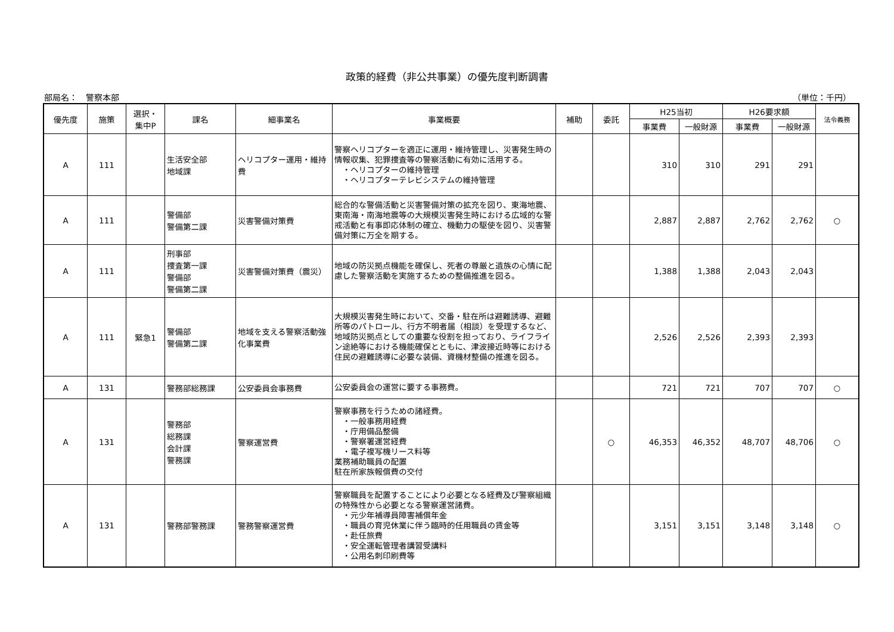政策的経費（非公共事業）の優先度判断調書
部局名：　警察本部 （単位：千円）
| 優先度 | 施策 | 選択・ 集中P | 課名 | 細事業名 | 事業概要 | 補助 | 委託 | H25当初 | | H26要求額 | | 法令義務 |
| --- | --- | --- | --- | --- | --- | --- | --- | --- | --- | --- | --- | --- |
| | | | | | | | | 事業費 | 一般財源 | 事業費 | 一般財源 | |
| A | 111 | | 生活安全部 地域課 | ヘリコプター運用・維持費 | 警察ヘリコプターを適正に運用・維持管理し、災害発生時の情報収集、犯罪捜査等の警察活動に有効に活用する。 ・ヘリコプターの維持管理 ・ヘリコプターテレビシステムの維持管理 | | | 310 | 310 | 291 | 291 | |
| A | 111 | | 警備部 警備第二課 | 災害警備対策費 | 総合的な警備活動と災害警備対策の拡充を図り、東海地震、東南海・南海地震等の大規模災害発生時における広域的な警戒活動と有事即応体制の確立、機動力の駆使を図り、災害警備対策に万全を期する。 | | | 2,887 | 2,887 | 2,762 | 2,762 | ○ |
| A | 111 | | 刑事部 捜査第一課 警備部 警備第二課 | 災害警備対策費（震災） | 地域の防災拠点機能を確保し、死者の尊厳と遺族の心情に配慮した警察活動を実施するための整備推進を図る。 | | | 1,388 | 1,388 | 2,043 | 2,043 | |
| A | 111 | 緊急1 | 警備部 警備第二課 | 地域を支える警察活動強化事業費 | 大規模災害発生時において、交番・駐在所は避難誘導、避難所等のパトロール、行方不明者届（相談）を受理するなど、地域防災拠点としての重要な役割を担っており、ライフライン途絶等における機能確保とともに、津波接近時等における住民の避難誘導に必要な装備、資機材整備の推進を図る。 | | | 2,526 | 2,526 | 2,393 | 2,393 | |
| A | 131 | | 警務部総務課 | 公安委員会事務費 | 公安委員会の運営に要する事務費。 | | | 721 | 721 | 707 | 707 | ○ |
| A | 131 | | 警務部 総務課 会計課 警務課 | 警察運営費 | 警察事務を行うための諸経費。 ・一般事務用経費 ・庁用備品整備 ・警察署運営経費 ・電子複写機リース料等 業務補助職員の配置 駐在所家族報償費の交付 | | ○ | 46,353 | 46,352 | 48,707 | 48,706 | ○ |
| A | 131 | | 警務部警務課 | 警務警察運営費 | 警察職員を配置することにより必要となる経費及び警察組織の特殊性から必要となる警察運営諸費。 ・元少年補導員障害補償年金 ・職員の育児休業に伴う臨時的任用職員の賃金等 ・赴任旅費 ・安全運転管理者講習受講料 ・公用名刺印刷費等 | | | 3,151 | 3,151 | 3,148 | 3,148 | ○ |